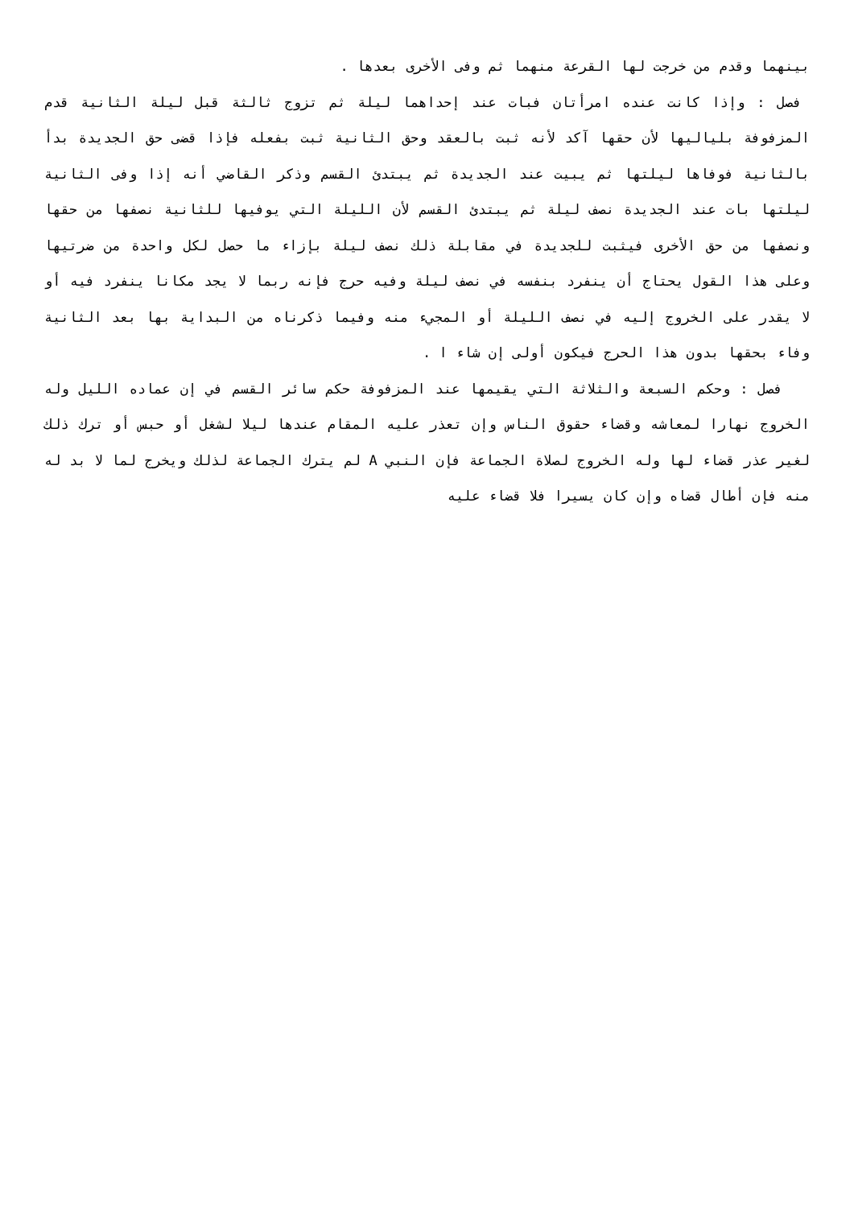بينهما وقدم من خرجت لها القرعة منهما ثم وفى الأخرى بعدها .
فصل : وإذا كانت عنده امرأتان فبات عند إحداهما ليلة ثم تزوج ثالثة قبل ليلة الثانية قدم المزفوفة بلياليها لأن حقها آكد لأنه ثبت بالعقد وحق الثانية ثبت بفعله فإذا قضى حق الجديدة بدأ بالثانية فوفاها ليلتها ثم يبيت عند الجديدة ثم يبتدئ القسم وذكر القاضي أنه إذا وفى الثانية ليلتها بات عند الجديدة نصف ليلة ثم يبتدئ القسم لأن الليلة التي يوفيها للثانية نصفها من حقها ونصفها من حق الأخرى فيثبت للجديدة في مقابلة ذلك نصف ليلة بإزاء ما حصل لكل واحدة من ضرتيها وعلى هذا القول يحتاج أن ينفرد بنفسه في نصف ليلة وفيه حرج فإنه ربما لا يجد مكانا ينفرد فيه أو لا يقدر على الخروج إليه في نصف الليلة أو المجيء منه وفيما ذكرناه من البداية بها بعد الثانية وفاء بحقها بدون هذا الحرج فيكون أولى إن شاء ا .
فصل : وحكم السبعة والثلاثة التي يقيمها عند المزفوفة حكم سائر القسم في إن عماده الليل وله الخروج نهارا لمعاشه وقضاء حقوق الناس وإن تعذر عليه المقام عندها ليلا لشغل أو حبس أو ترك ذلك لغير عذر قضاء لها وله الخروج لصلاة الجماعة فإن النبي A لم يترك الجماعة لذلك ويخرج لما لا بد له منه فإن أطال قضاه وإن كان يسيرا فلا قضاء عليه